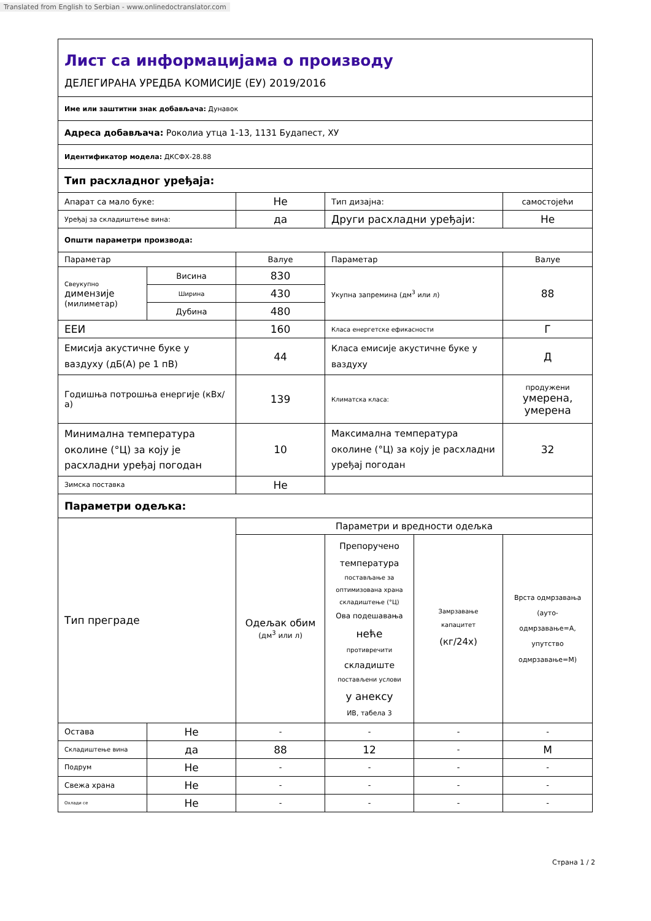Translated from English to Serbian - www.onlinedoctranslator.com
| Лист са информацијама о производу ДЕЛЕГИРАНА УРЕДБА КОМИСИЈЕ (ЕУ) 2019/2016 | | | | | |
| Име или заштитни знак добављача: Дунавок | | | | | |
| Адреса добављача: Роколиа утца 1-13, 1131 Будапест, ХУ | | | | | |
| Идентификатор модела: ДКСФХ-28.88 | | | | | |
| Тип расхладног уређаја: | | | | | |
| Апарат са мало буке: | | Не | Тип дизајна: | | самостојећи |
| Уређај за складиштење вина: | | да | Други расхладни уређаји: | | Не |
| Општи параметри производа: | | | | | |
| Параметар | | Валуе | Параметар | | Валуе |
| Свеукупно димензије (милиметар) | Висина | 830 | Укупна запремина (дм<sup>3</sup> или л) | | 88 |
| | Ширина | 430 | | | |
| | Дубина | 480 | | | |
| ЕЕИ | | 160 | Класа енергетске ефикасности | | Г |
| Емисија акустичне буке у ваздуху (дБ(А) ре 1 пВ) | | 44 | Класа емисије акустичне буке у ваздуху | | Д |
| Годишња потрошња енергије (кВх/а) | | 139 | Климатска класа: | | продужени умерена, умерена |
| Минимална температура околине (°Ц) за коју је расхладни уређај погодан | | 10 | Максимална температура околине (°Ц) за коју је расхладни уређај погодан | | 32 |
| Зимска поставка | | Не | | | |
| Параметри одељка: | | | | | |
| Тип преграде | | Параметри и вредности одељка | | | |
| | | Одељак обим (дм<sup>3</sup> или л) | Препоручено температура постављање за оптимизована храна складиштење (°Ц) Ова подешавања неће противречити складиште постављени услови у анексу ИВ, табела 3 | Замрзавање капацитет (кг/24х) | Врста одмрзавања (ауто-одмрзавање=А, упутство одмрзавање=М) |
| Остава | Не | - | - | - | - |
| Складиштење вина | да | 88 | 12 | - | М |
| Подрум | Не | - | - | - | - |
| Свежа храна | Не | - | - | - | - |
| Охлади се | Не | - | - | - | - |
Страна 1 / 2